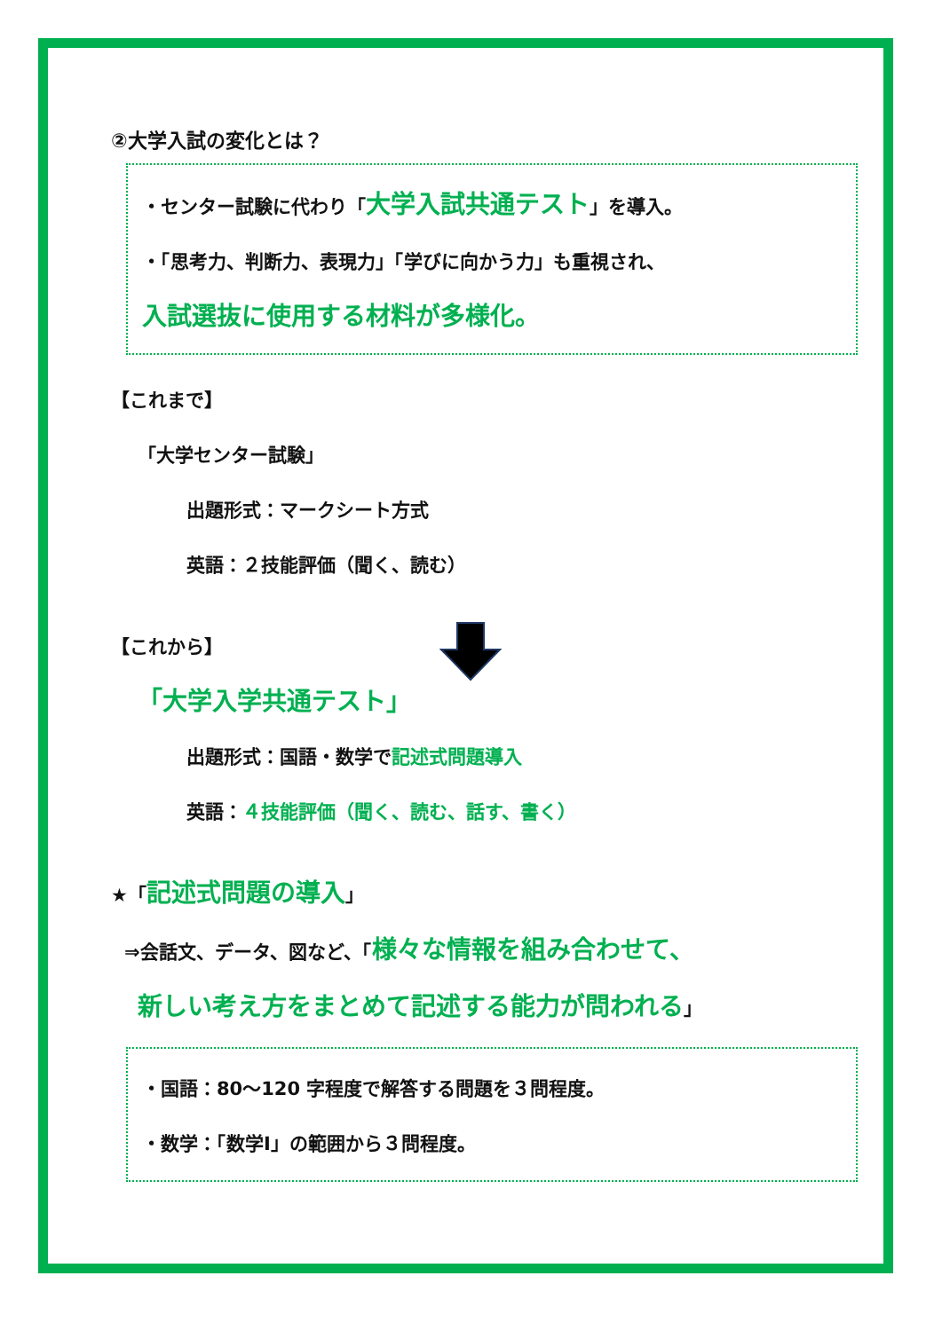②大学入試の変化とは？
・センター試験に代わり「大学入試共通テスト」を導入。
・「思考力、判断力、表現力」「学びに向かう力」も重視され、
入試選抜に使用する材料が多様化。
【これまで】
「大学センター試験」
出題形式：マークシート方式
英語：２技能評価（聞く、読む）
【これから】
「大学入学共通テスト」
出題形式：国語・数学で記述式問題導入
英語：４技能評価（聞く、読む、話す、書く）
★「記述式問題の導入」
⇒会話文、データ、図など、「様々な情報を組み合わせて、
新しい考え方をまとめて記述する能力が問われる」
・国語：80～120 字程度で解答する問題を３問程度。
・数学：「数学Ⅰ」の範囲から３問程度。